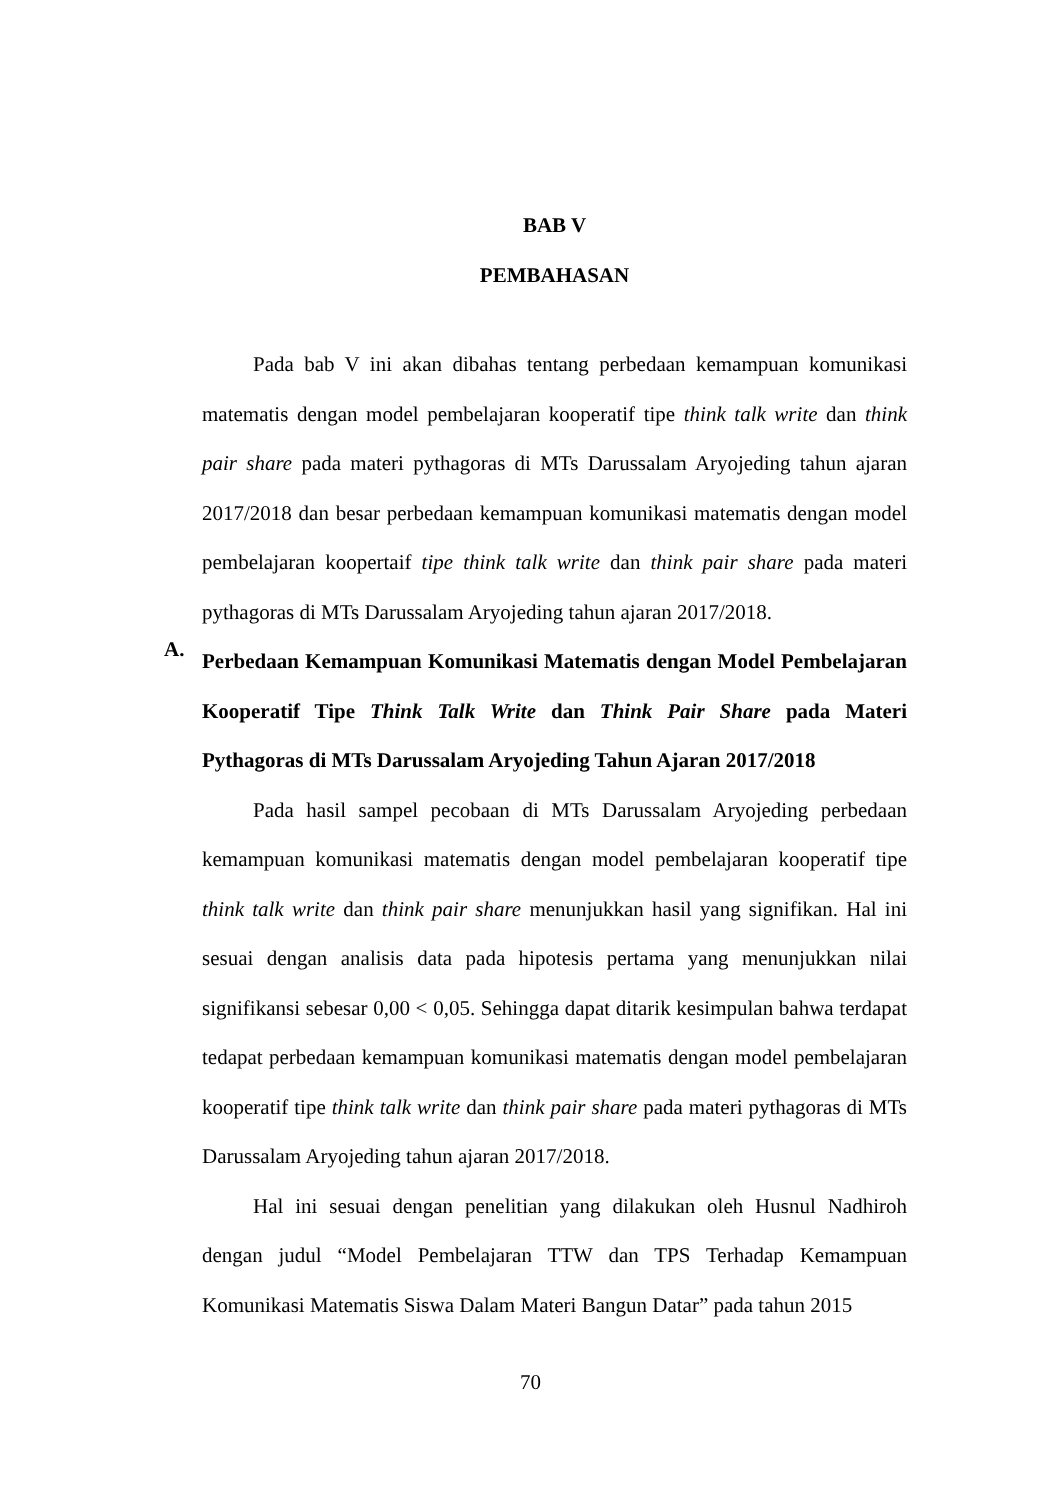BAB V
PEMBAHASAN
Pada bab V ini akan dibahas tentang perbedaan kemampuan komunikasi matematis dengan model pembelajaran kooperatif tipe think talk write dan think pair share pada materi pythagoras di MTs Darussalam Aryojeding tahun ajaran 2017/2018 dan besar perbedaan kemampuan komunikasi matematis dengan model pembelajaran koopertaif tipe think talk write dan think pair share pada materi pythagoras di MTs Darussalam Aryojeding tahun ajaran 2017/2018.
A.
Perbedaan Kemampuan Komunikasi Matematis dengan Model Pembelajaran Kooperatif Tipe Think Talk Write dan Think Pair Share pada Materi Pythagoras di MTs Darussalam Aryojeding Tahun Ajaran 2017/2018
Pada hasil sampel pecobaan di MTs Darussalam Aryojeding perbedaan kemampuan komunikasi matematis dengan model pembelajaran kooperatif tipe think talk write dan think pair share menunjukkan hasil yang signifikan. Hal ini sesuai dengan analisis data pada hipotesis pertama yang menunjukkan nilai signifikansi sebesar 0,00 < 0,05. Sehingga dapat ditarik kesimpulan bahwa terdapat tedapat perbedaan kemampuan komunikasi matematis dengan model pembelajaran kooperatif tipe think talk write dan think pair share pada materi pythagoras di MTs Darussalam Aryojeding tahun ajaran 2017/2018.
Hal ini sesuai dengan penelitian yang dilakukan oleh Husnul Nadhiroh dengan judul “Model Pembelajaran TTW dan TPS Terhadap Kemampuan Komunikasi Matematis Siswa Dalam Materi Bangun Datar” pada tahun 2015
70